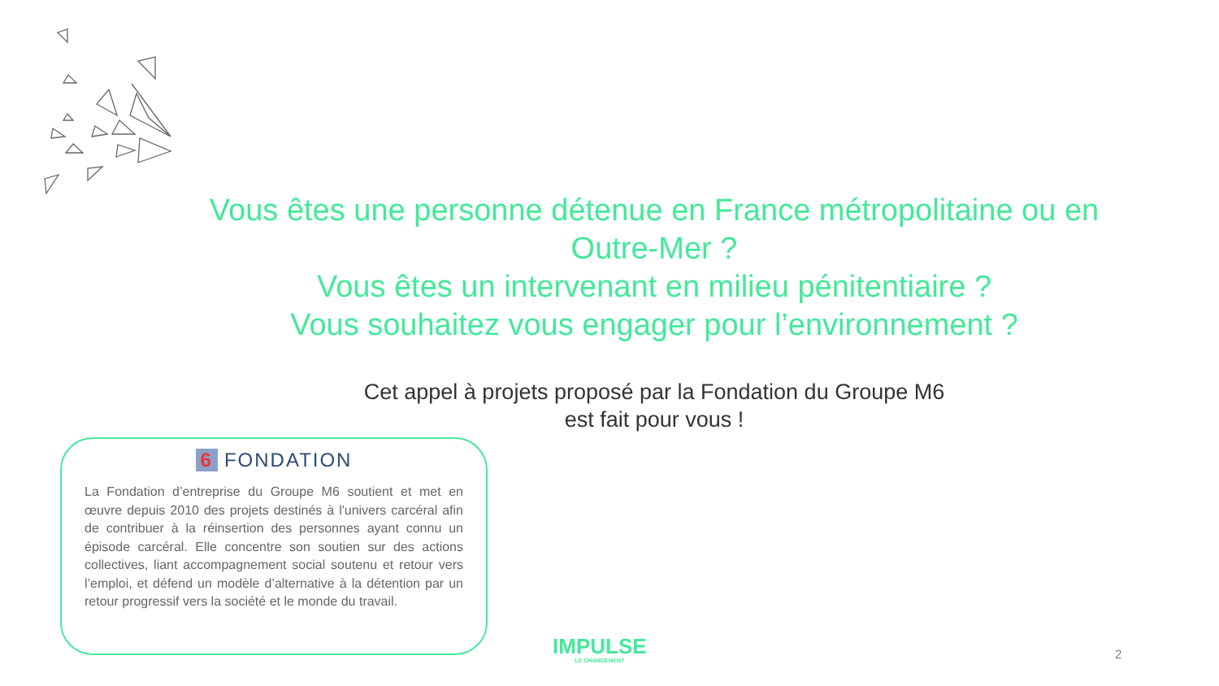Vous êtes une personne détenue en France métropolitaine ou en Outre-Mer ?
Vous êtes un intervenant en milieu pénitentiaire ?
Vous souhaitez vous engager pour l’environnement ?
Cet appel à projets proposé par la Fondation du Groupe M6
est fait pour vous !
6 FONDATION
La Fondation d’entreprise du Groupe M6 soutient et met en œuvre depuis 2010 des projets destinés à l'univers carcéral afin de contribuer à la réinsertion des personnes ayant connu un épisode carcéral. Elle concentre son soutien sur des actions collectives, liant accompagnement social soutenu et retour vers l’emploi, et défend un modèle d’alternative à la détention par un retour progressif vers la société et le monde du travail.
IMPULSE
LE CHANGEMENT
2